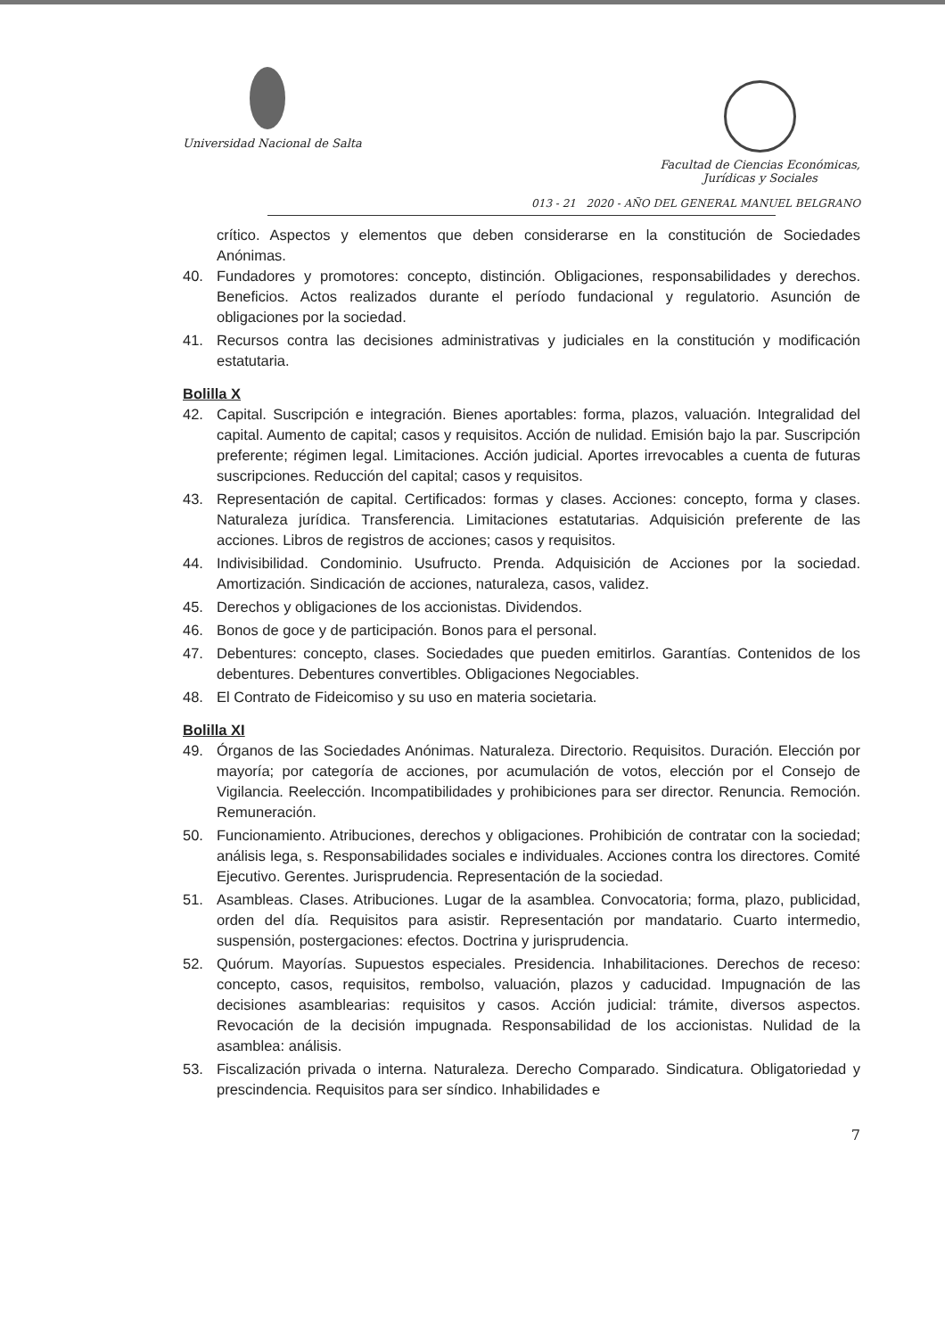Universidad Nacional de Salta
Facultad de Ciencias Económicas,
Jurídicas y Sociales
013 - 21 2020 - AÑO DEL GENERAL MANUEL BELGRANO
crítico. Aspectos y elementos que deben considerarse en la constitución de Sociedades Anónimas.
40. Fundadores y promotores: concepto, distinción. Obligaciones, responsabilidades y derechos. Beneficios. Actos realizados durante el período fundacional y regulatorio. Asunción de obligaciones por la sociedad.
41. Recursos contra las decisiones administrativas y judiciales en la constitución y modificación estatutaria.
Bolilla X
42. Capital. Suscripción e integración. Bienes aportables: forma, plazos, valuación. Integralidad del capital. Aumento de capital; casos y requisitos. Acción de nulidad. Emisión bajo la par. Suscripción preferente; régimen legal. Limitaciones. Acción judicial. Aportes irrevocables a cuenta de futuras suscripciones. Reducción del capital; casos y requisitos.
43. Representación de capital. Certificados: formas y clases. Acciones: concepto, forma y clases. Naturaleza jurídica. Transferencia. Limitaciones estatutarias. Adquisición preferente de las acciones. Libros de registros de acciones; casos y requisitos.
44. Indivisibilidad. Condominio. Usufructo. Prenda. Adquisición de Acciones por la sociedad. Amortización. Sindicación de acciones, naturaleza, casos, validez.
45. Derechos y obligaciones de los accionistas. Dividendos.
46. Bonos de goce y de participación. Bonos para el personal.
47. Debentures: concepto, clases. Sociedades que pueden emitirlos. Garantías. Contenidos de los debentures. Debentures convertibles. Obligaciones Negociables.
48. El Contrato de Fideicomiso y su uso en materia societaria.
Bolilla XI
49. Órganos de las Sociedades Anónimas. Naturaleza. Directorio. Requisitos. Duración. Elección por mayoría; por categoría de acciones, por acumulación de votos, elección por el Consejo de Vigilancia. Reelección. Incompatibilidades y prohibiciones para ser director. Renuncia. Remoción. Remuneración.
50. Funcionamiento. Atribuciones, derechos y obligaciones. Prohibición de contratar con la sociedad; análisis lega, s. Responsabilidades sociales e individuales. Acciones contra los directores. Comité Ejecutivo. Gerentes. Jurisprudencia. Representación de la sociedad.
51. Asambleas. Clases. Atribuciones. Lugar de la asamblea. Convocatoria; forma, plazo, publicidad, orden del día. Requisitos para asistir. Representación por mandatario. Cuarto intermedio, suspensión, postergaciones: efectos. Doctrina y jurisprudencia.
52. Quórum. Mayorías. Supuestos especiales. Presidencia. Inhabilitaciones. Derechos de receso: concepto, casos, requisitos, rembolso, valuación, plazos y caducidad. Impugnación de las decisiones asamblearias: requisitos y casos. Acción judicial: trámite, diversos aspectos. Revocación de la decisión impugnada. Responsabilidad de los accionistas. Nulidad de la asamblea: análisis.
53. Fiscalización privada o interna. Naturaleza. Derecho Comparado. Sindicatura. Obligatoriedad y prescindencia. Requisitos para ser síndico. Inhabilidades e
7